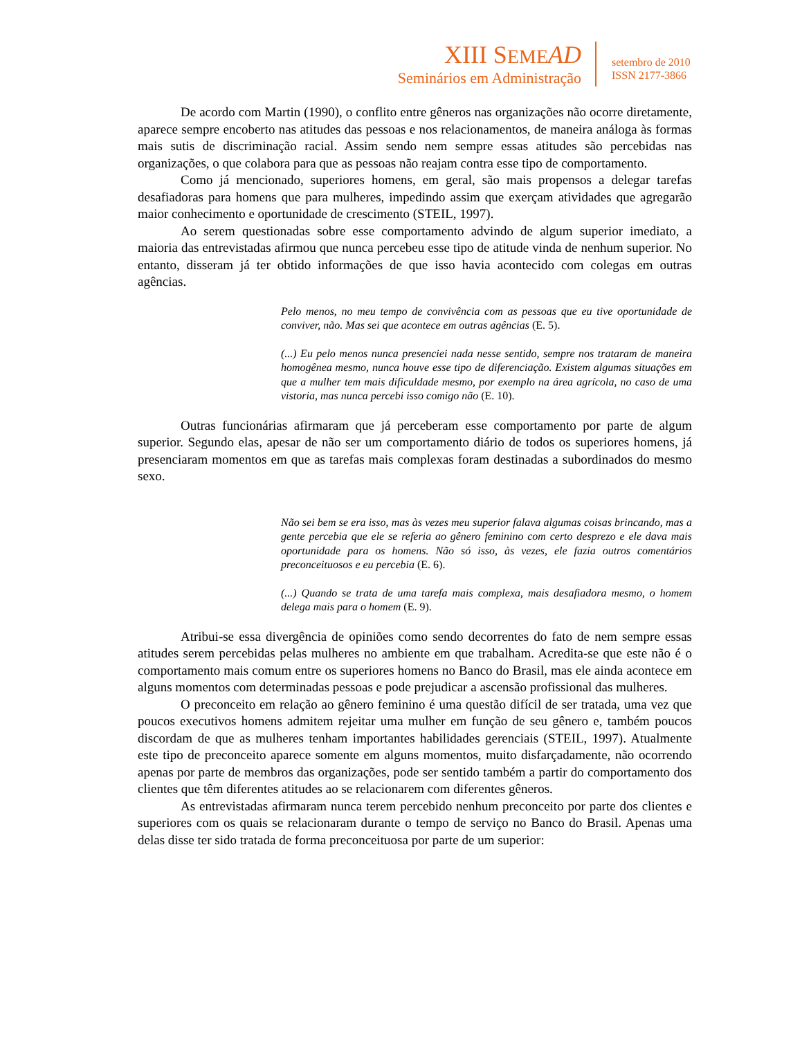XIII SEME AD
Seminários em Administração
setembro de 2010
ISSN 2177-3866
De acordo com Martin (1990), o conflito entre gêneros nas organizações não ocorre diretamente, aparece sempre encoberto nas atitudes das pessoas e nos relacionamentos, de maneira análoga às formas mais sutis de discriminação racial. Assim sendo nem sempre essas atitudes são percebidas nas organizações, o que colabora para que as pessoas não reajam contra esse tipo de comportamento.
Como já mencionado, superiores homens, em geral, são mais propensos a delegar tarefas desafiadoras para homens que para mulheres, impedindo assim que exerçam atividades que agregarão maior conhecimento e oportunidade de crescimento (STEIL, 1997).
Ao serem questionadas sobre esse comportamento advindo de algum superior imediato, a maioria das entrevistadas afirmou que nunca percebeu esse tipo de atitude vinda de nenhum superior. No entanto, disseram já ter obtido informações de que isso havia acontecido com colegas em outras agências.
Pelo menos, no meu tempo de convivência com as pessoas que eu tive oportunidade de conviver, não. Mas sei que acontece em outras agências (E. 5).
(...) Eu pelo menos nunca presenciei nada nesse sentido, sempre nos trataram de maneira homogênea mesmo, nunca houve esse tipo de diferenciação. Existem algumas situações em que a mulher tem mais dificuldade mesmo, por exemplo na área agrícola, no caso de uma vistoria, mas nunca percebi isso comigo não (E. 10).
Outras funcionárias afirmaram que já perceberam esse comportamento por parte de algum superior. Segundo elas, apesar de não ser um comportamento diário de todos os superiores homens, já presenciaram momentos em que as tarefas mais complexas foram destinadas a subordinados do mesmo sexo.
Não sei bem se era isso, mas às vezes meu superior falava algumas coisas brincando, mas a gente percebia que ele se referia ao gênero feminino com certo desprezo e ele dava mais oportunidade para os homens. Não só isso, às vezes, ele fazia outros comentários preconceituosos e eu percebia (E. 6).
(...) Quando se trata de uma tarefa mais complexa, mais desafiadora mesmo, o homem delega mais para o homem (E. 9).
Atribui-se essa divergência de opiniões como sendo decorrentes do fato de nem sempre essas atitudes serem percebidas pelas mulheres no ambiente em que trabalham. Acredita-se que este não é o comportamento mais comum entre os superiores homens no Banco do Brasil, mas ele ainda acontece em alguns momentos com determinadas pessoas e pode prejudicar a ascensão profissional das mulheres.
O preconceito em relação ao gênero feminino é uma questão difícil de ser tratada, uma vez que poucos executivos homens admitem rejeitar uma mulher em função de seu gênero e, também poucos discordam de que as mulheres tenham importantes habilidades gerenciais (STEIL, 1997). Atualmente este tipo de preconceito aparece somente em alguns momentos, muito disfarçadamente, não ocorrendo apenas por parte de membros das organizações, pode ser sentido também a partir do comportamento dos clientes que têm diferentes atitudes ao se relacionarem com diferentes gêneros.
As entrevistadas afirmaram nunca terem percebido nenhum preconceito por parte dos clientes e superiores com os quais se relacionaram durante o tempo de serviço no Banco do Brasil. Apenas uma delas disse ter sido tratada de forma preconceituosa por parte de um superior: